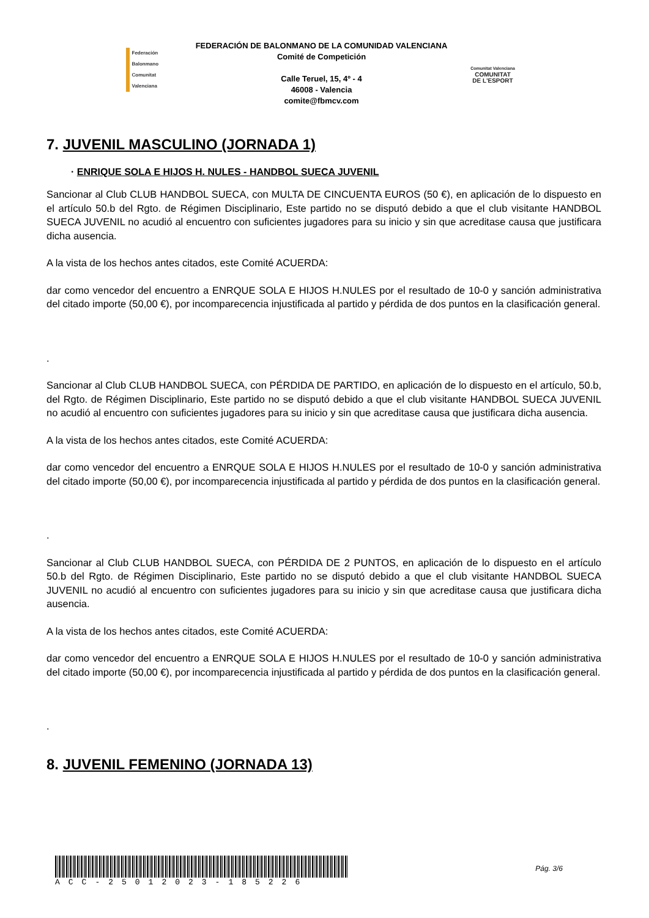Federación Balonmano
Comunitat Valenciana
FEDERACIÓN DE BALONMANO DE LA COMUNIDAD VALENCIANA
Comité de Competición
Calle Teruel, 15, 4º - 4
46008 - Valencia
comite@fbmcv.com
Comunitat Valenciana
COMUNITAT
DE L'ESPORT
7. JUVENIL MASCULINO (JORNADA 1)
· ENRIQUE SOLA E HIJOS H. NULES - HANDBOL SUECA JUVENIL
Sancionar al Club CLUB HANDBOL SUECA, con MULTA DE CINCUENTA EUROS (50 €), en aplicación de lo dispuesto en el artículo 50.b del Rgto. de Régimen Disciplinario, Este partido no se disputó debido a que el club visitante HANDBOL SUECA JUVENIL no acudió al encuentro con suficientes jugadores para su inicio y sin que acreditase causa que justificara dicha ausencia.
A la vista de los hechos antes citados, este Comité ACUERDA:
dar como vencedor del encuentro a ENRQUE SOLA E HIJOS H.NULES por el resultado de 10-0 y sanción administrativa del citado importe (50,00 €), por incomparecencia injustificada al partido y pérdida de dos puntos en la clasificación general.
.
Sancionar al Club CLUB HANDBOL SUECA, con PÉRDIDA DE PARTIDO, en aplicación de lo dispuesto en el artículo, 50.b, del Rgto. de Régimen Disciplinario, Este partido no se disputó debido a que el club visitante HANDBOL SUECA JUVENIL no acudió al encuentro con suficientes jugadores para su inicio y sin que acreditase causa que justificara dicha ausencia.
A la vista de los hechos antes citados, este Comité ACUERDA:
dar como vencedor del encuentro a ENRQUE SOLA E HIJOS H.NULES por el resultado de 10-0 y sanción administrativa del citado importe (50,00 €), por incomparecencia injustificada al partido y pérdida de dos puntos en la clasificación general.
.
Sancionar al Club CLUB HANDBOL SUECA, con PÉRDIDA DE 2 PUNTOS, en aplicación de lo dispuesto en el artículo 50.b del Rgto. de Régimen Disciplinario, Este partido no se disputó debido a que el club visitante HANDBOL SUECA JUVENIL no acudió al encuentro con suficientes jugadores para su inicio y sin que acreditase causa que justificara dicha ausencia.
A la vista de los hechos antes citados, este Comité ACUERDA:
dar como vencedor del encuentro a ENRQUE SOLA E HIJOS H.NULES por el resultado de 10-0 y sanción administrativa del citado importe (50,00 €), por incomparecencia injustificada al partido y pérdida de dos puntos en la clasificación general.
.
8. JUVENIL FEMENINO (JORNADA 13)
ACC-25012023-185226
Pág. 3/6